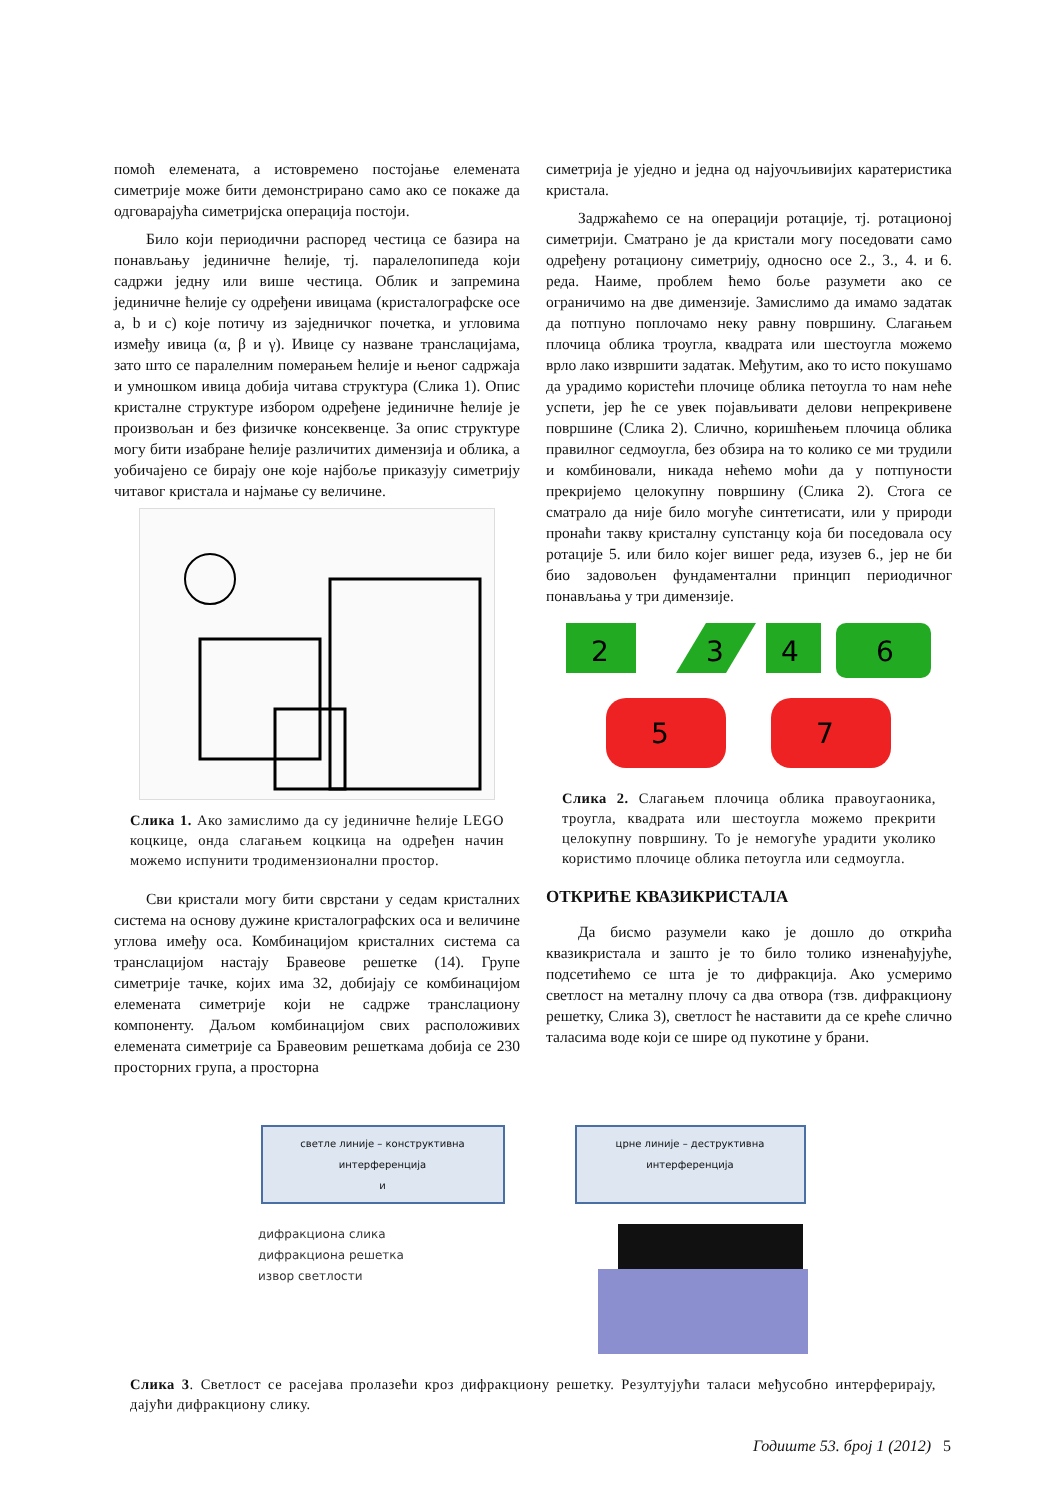помоћ елемената, а истовремено постојање елемената симетрије може бити демонстрирано само ако се покаже да одговарајућа симетријска операција постоји.
Било који периодични распоред честица се базира на понављању јединичне ћелије, тј. паралелопипеда који садржи једну или више честица. Облик и запремина јединичне ћелије су одређени ивицама (кристалографске осе a, b и c) које потичу из заједничког почетка, и угловима између ивица (α, β и γ). Ивице су назване транслацијама, зато што се паралелним померањем ћелије и њеног садржаја и умношком ивица добија читава структура (Слика 1). Опис кристалне структуре избором одређене јединичне ћелије је произвољан и без физичке консеквенце. За опис структуре могу бити изабране ћелије различитих димензија и облика, а уобичајено се бирају оне које најбоље приказују симетрију читавог кристала и најмање су величине.
Слика 1. Ако замислимо да су јединичне ћелије LEGO коцкице, онда слагањем коцкица на одређен начин можемо испунити тродимензионални простор.
Сви кристали могу бити сврстани у седам кристалних система на основу дужине кристалографских оса и величине углова имеђу оса. Комбинацијом кристалних система са транслацијом настају Бравеове решетке (14). Групе симетрије тачке, којих има 32, добијају се комбинацијом елемената симетрије који не садрже транслациону компоненту. Даљом комбинацијом свих расположивих елемената симетрије са Бравеовим решеткама добија се 230 просторних група, а просторна
симетрија је уједно и једна од најуочљивијих каратеристика кристала.
Задржаћемо се на операцији ротације, тј. ротационој симетрији. Сматрано је да кристали могу поседовати само одређену ротациону симетрију, односно осе 2., 3., 4. и 6. реда. Наиме, проблем ћемо боље разумети ако се ограничимо на две димензије. Замислимо да имамо задатак да потпуно поплочамо неку равну површину. Слагањем плочица облика троугла, квадрата или шестоугла можемо врло лако извршити задатак. Међутим, ако то исто покушамо да урадимо користећи плочице облика петоугла то нам неће успети, јер ће се увек појављивати делови непрекривене површине (Слика 2). Слично, коришћењем плочица облика правилног седмоугла, без обзира на то колико се ми трудили и комбиновали, никада нећемо моћи да у потпуности прекријемо целокупну површину (Слика 2). Стога се сматрало да није било могуће синтетисати, или у природи пронаћи такву кристалну супстанцу која би поседовала осу ротације 5. или било којег вишег реда, изузев 6., јер не би био задовољен фундаментални принцип периодичног понављања у три димензије.
2
3
4
6
5
7
Слика 2. Слагањем плочица облика правоугаоника, троугла, квадрата или шестоугла можемо прекрити целокупну површину. То је немогуће урадити уколико користимо плочице облика петоугла или седмоугла.
ОТКРИЋЕ КВАЗИКРИСТАЛА
Да бисмо разумели како је дошло до открића квазикристала и зашто је то било толико изненађујуће, подсетићемо се шта је то дифракција. Ако усмеримо светлост на металну плочу са два отвора (тзв. дифракциону решетку, Слика 3), светлост ће наставити да се креће слично таласима воде који се шире од пукотине у брани.
светле линије – конструктивна интерференција
и
црне линије – деструктивна интерференција
дифракциона слика
дифракциона решетка
извор светлости
Слика 3. Светлост се расејава пролазећи кроз дифракциону решетку. Резултујући таласи међусобно интерферирају, дајући дифракциону слику.
Годиште 53. број 1 (2012) 5